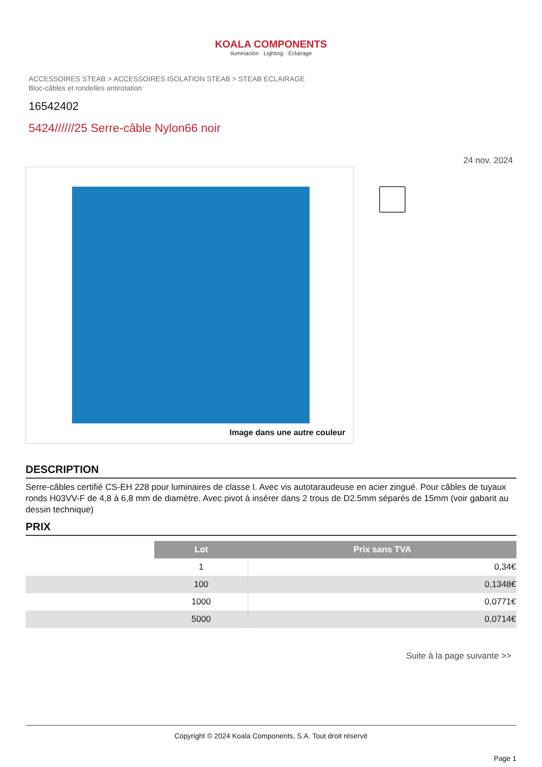KOALA COMPONENTS
Iluminación · Lighting · Éclairage
ACCESSOIRES STEAB > ACCESSOIRES ISOLATION STEAB > STEAB ECLAIRAGE
Bloc-câbles et rondelles antirotation
16542402
5424//////25 Serre-câble Nylon66 noir
24 nov. 2024
Image dans une autre couleur
DESCRIPTION
Serre-câbles certifié CS-EH 228 pour luminaires de classe I. Avec vis autotaraudeuse en acier zingué. Pour câbles de tuyaux ronds H03VV-F de 4,8 à 6,8 mm de diamètre. Avec pivot à insérer dans 2 trous de D2.5mm séparés de 15mm (voir gabarit au dessin technique)
PRIX
| | Lot | Prix sans TVA |
| | 1 | 0,34€ |
| | 100 | 0,1348€ |
| | 1000 | 0,0771€ |
| | 5000 | 0,0714€ |
Suite à la page suivante >>
Copyright © 2024 Koala Components, S.A. Tout droit réservé
Page 1